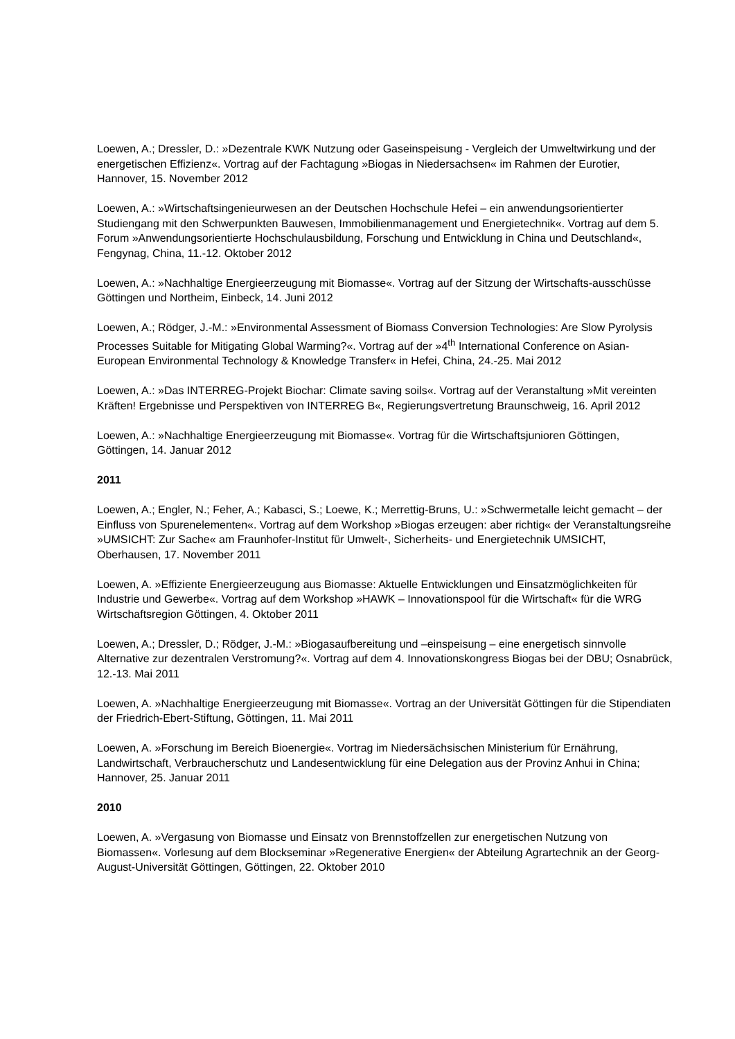Loewen, A.; Dressler, D.: »Dezentrale KWK Nutzung oder Gaseinspeisung - Vergleich der Umweltwirkung und der energetischen Effizienz«. Vortrag auf der Fachtagung »Biogas in Niedersachsen« im Rahmen der Eurotier, Hannover, 15. November 2012
Loewen, A.: »Wirtschaftsingenieurwesen an der Deutschen Hochschule Hefei – ein anwendungsorientierter Studiengang mit den Schwerpunkten Bauwesen, Immobilienmanagement und Energietechnik«. Vortrag auf dem 5. Forum »Anwendungsorientierte Hochschulausbildung, Forschung und Entwicklung in China und Deutschland«, Fengynag, China, 11.-12. Oktober 2012
Loewen, A.: »Nachhaltige Energieerzeugung mit Biomasse«. Vortrag auf der Sitzung der Wirtschafts-ausschüsse Göttingen und Northeim, Einbeck, 14. Juni 2012
Loewen, A.; Rödger, J.-M.: »Environmental Assessment of Biomass Conversion Technologies: Are Slow Pyrolysis Processes Suitable for Mitigating Global Warming?«. Vortrag auf der »4<sup>th</sup> International Conference on Asian-European Environmental Technology & Knowledge Transfer« in Hefei, China, 24.-25. Mai 2012
Loewen, A.: »Das INTERREG-Projekt Biochar: Climate saving soils«. Vortrag auf der Veranstaltung »Mit vereinten Kräften! Ergebnisse und Perspektiven von INTERREG B«, Regierungsvertretung Braunschweig, 16. April 2012
Loewen, A.: »Nachhaltige Energieerzeugung mit Biomasse«. Vortrag für die Wirtschaftsjunioren Göttingen, Göttingen, 14. Januar 2012
2011
Loewen, A.; Engler, N.; Feher, A.; Kabasci, S.; Loewe, K.; Merrettig-Bruns, U.: »Schwermetalle leicht gemacht – der Einfluss von Spurenelementen«. Vortrag auf dem Workshop »Biogas erzeugen: aber richtig« der Veranstaltungsreihe »UMSICHT: Zur Sache« am Fraunhofer-Institut für Umwelt-, Sicherheits- und Energietechnik UMSICHT, Oberhausen, 17. November 2011
Loewen, A. »Effiziente Energieerzeugung aus Biomasse: Aktuelle Entwicklungen und Einsatzmöglichkeiten für Industrie und Gewerbe«. Vortrag auf dem Workshop »HAWK – Innovationspool für die Wirtschaft« für die WRG Wirtschaftsregion Göttingen, 4. Oktober 2011
Loewen, A.; Dressler, D.; Rödger, J.-M.: »Biogasaufbereitung und –einspeisung – eine energetisch sinnvolle Alternative zur dezentralen Verstromung?«. Vortrag auf dem 4. Innovationskongress Biogas bei der DBU; Osnabrück, 12.-13. Mai 2011
Loewen, A. »Nachhaltige Energieerzeugung mit Biomasse«. Vortrag an der Universität Göttingen für die Stipendiaten der Friedrich-Ebert-Stiftung, Göttingen, 11. Mai 2011
Loewen, A. »Forschung im Bereich Bioenergie«. Vortrag im Niedersächsischen Ministerium für Ernährung, Landwirtschaft, Verbraucherschutz und Landesentwicklung für eine Delegation aus der Provinz Anhui in China; Hannover, 25. Januar 2011
2010
Loewen, A. »Vergasung von Biomasse und Einsatz von Brennstoffzellen zur energetischen Nutzung von Biomassen«. Vorlesung auf dem Blockseminar »Regenerative Energien« der Abteilung Agrartechnik an der Georg-August-Universität Göttingen, Göttingen, 22. Oktober 2010